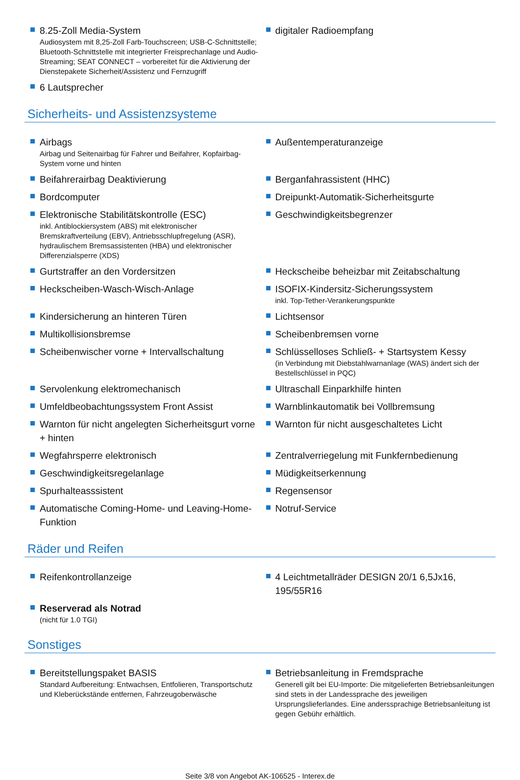8.25-Zoll Media-System
Audiosystem mit 8,25-Zoll Farb-Touchscreen; USB-C-Schnittstelle; Bluetooth-Schnittstelle mit integrierter Freisprechanlage und Audio-Streaming; SEAT CONNECT – vorbereitet für die Aktivierung der Dienstepakete Sicherheit/Assistenz und Fernzugriff
digitaler Radioempfang
6 Lautsprecher
Sicherheits- und Assistenzsysteme
Airbags
Airbag und Seitenairbag für Fahrer und Beifahrer, Kopfairbag-System vorne und hinten
Außentemperaturanzeige
Beifahrerairbag Deaktivierung Berganfahrassistent (HHC)
Bordcomputer Dreipunkt-Automatik-Sicherheitsgurte
Elektronische Stabilitätskontrolle (ESC)
inkl. Antiblockiersystem (ABS) mit elektronischer Bremskraftverteilung (EBV), Antriebsschlupfregelung (ASR), hydraulischem Bremsassistenten (HBA) und elektronischer Differenzialsperre (XDS)
Geschwindigkeitsbegrenzer
Gurtstraffer an den Vordersitzen Heckscheibe beheizbar mit Zeitabschaltung
Heckscheiben-Wasch-Wisch-Anlage ISOFIX-Kindersitz-Sicherungssystem
inkl. Top-Tether-Verankerungspunkte
Kindersicherung an hinteren Türen Lichtsensor
Multikollisionsbremse Scheibenbremsen vorne
Scheibenwischer vorne + Intervallschaltung Schlüsselloses Schließ- + Startsystem Kessy
(in Verbindung mit Diebstahlwarnanlage (WAS) ändert sich der Bestellschlüssel in PQC)
Servolenkung elektromechanisch Ultraschall Einparkhilfe hinten
Umfeldbeobachtungssystem Front Assist Warnblinkautomatik bei Vollbremsung
Warnton für nicht angelegten Sicherheitsgurt vorne + hinten
Warnton für nicht ausgeschaltetes Licht
Wegfahrsperre elektronisch Zentralverriegelung mit Funkfernbedienung
Geschwindigkeitsregelanlage Müdigkeitserkennung
Spurhalteasssistent Regensensor
Automatische Coming-Home- und Leaving-Home-Funktion Notruf-Service
Räder und Reifen
Reifenkontrollanzeige 4 Leichtmetallräder DESIGN 20/1 6,5Jx16, 195/55R16
Reserverad als Notrad
(nicht für 1.0 TGI)
Sonstiges
Bereitstellungspaket BASIS
Standard Aufbereitung: Entwachsen, Entfolieren, Transportschutz und Kleberückstände entfernen, Fahrzeugoberwäsche
Betriebsanleitung in Fremdsprache
Generell gilt bei EU-Importe: Die mitgelieferten Betriebsanleitungen sind stets in der Landessprache des jeweiligen Ursprungslieferlandes. Eine anderssprachige Betriebsanleitung ist gegen Gebühr erhältlich.
Seite 3/8 von Angebot AK-106525 - Interex.de